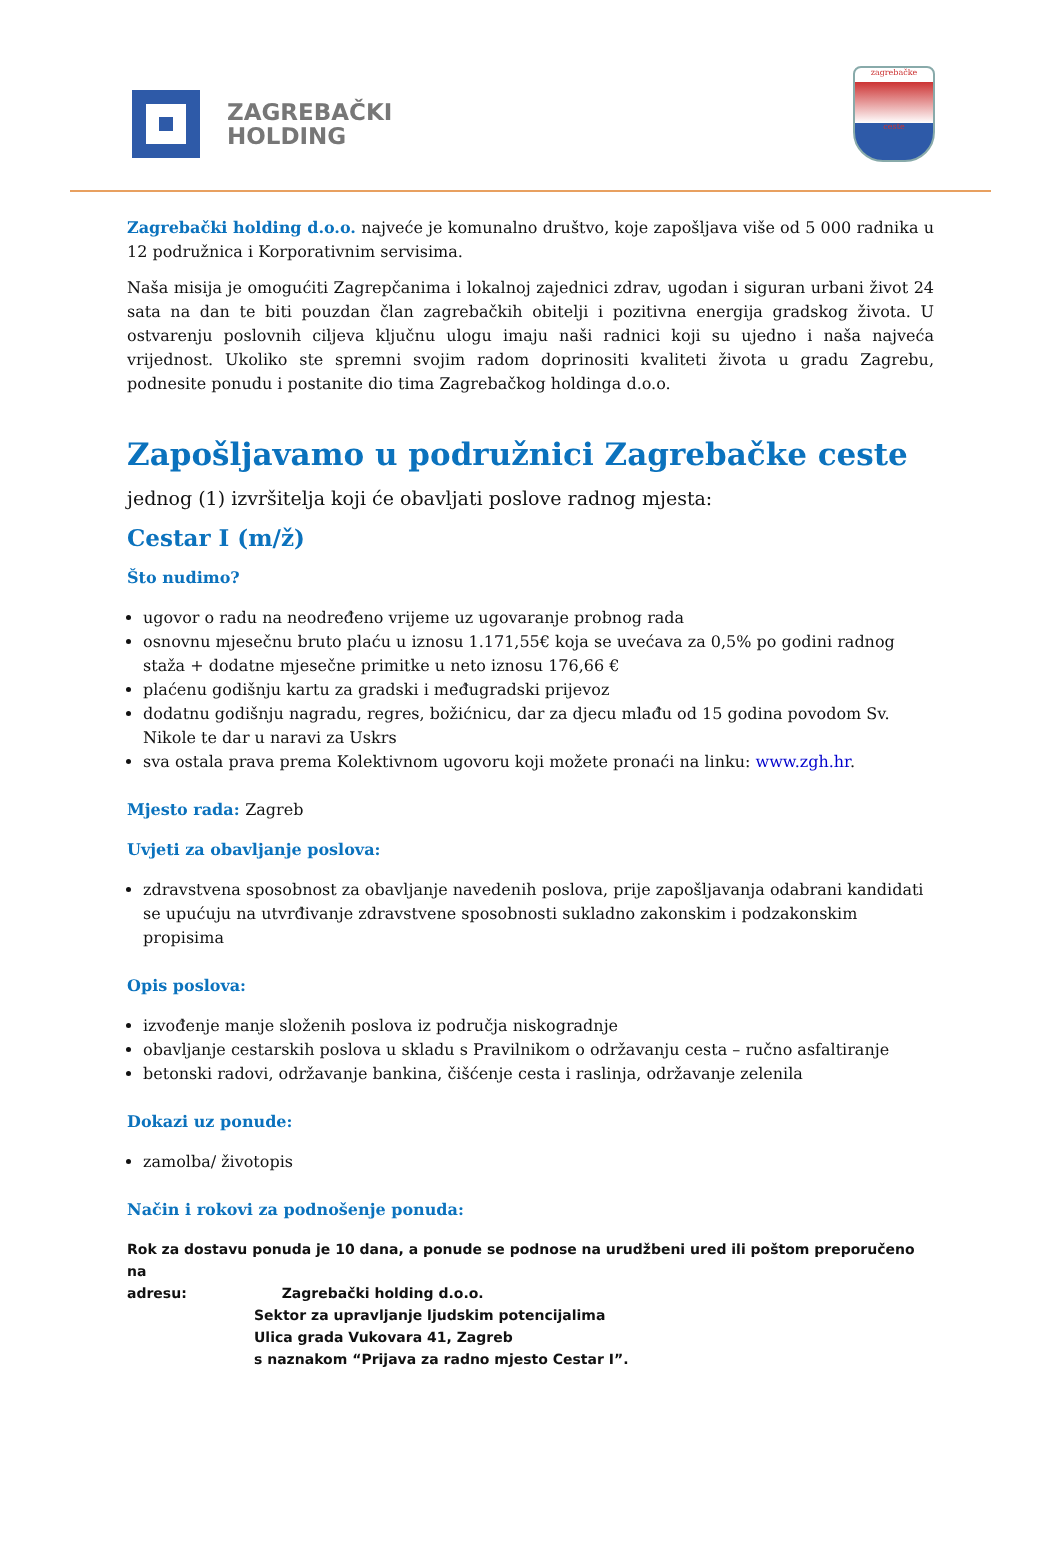ZAGREBAČKI
HOLDING
zagrebačke
ceste
Zagrebački holding d.o.o. najveće je komunalno društvo, koje zapošljava više od 5 000 radnika u 12 podružnica i Korporativnim servisima.
Naša misija je omogućiti Zagrepčanima i lokalnoj zajednici zdrav, ugodan i siguran urbani život 24 sata na dan te biti pouzdan član zagrebačkih obitelji i pozitivna energija gradskog života. U ostvarenju poslovnih ciljeva ključnu ulogu imaju naši radnici koji su ujedno i naša najveća vrijednost. Ukoliko ste spremni svojim radom doprinositi kvaliteti života u gradu Zagrebu, podnesite ponudu i postanite dio tima Zagrebačkog holdinga d.o.o.
Zapošljavamo u podružnici Zagrebačke ceste
jednog (1) izvršitelja koji će obavljati poslove radnog mjesta:
Cestar I (m/ž)
Što nudimo?
ugovor o radu na neodređeno vrijeme uz ugovaranje probnog rada
osnovnu mjesečnu bruto plaću u iznosu 1.171,55€ koja se uvećava za 0,5% po godini radnog staža + dodatne mjesečne primitke u neto iznosu 176,66 €
plaćenu godišnju kartu za gradski i međugradski prijevoz
dodatnu godišnju nagradu, regres, božićnicu, dar za djecu mlađu od 15 godina povodom Sv. Nikole te dar u naravi za Uskrs
sva ostala prava prema Kolektivnom ugovoru koji možete pronaći na linku: www.zgh.hr.
Mjesto rada: Zagreb
Uvjeti za obavljanje poslova:
zdravstvena sposobnost za obavljanje navedenih poslova, prije zapošljavanja odabrani kandidati se upućuju na utvrđivanje zdravstvene sposobnosti sukladno zakonskim i podzakonskim propisima
Opis poslova:
izvođenje manje složenih poslova iz područja niskogradnje
obavljanje cestarskih poslova u skladu s Pravilnikom o održavanju cesta – ručno asfaltiranje
betonski radovi, održavanje bankina, čišćenje cesta i raslinja, održavanje zelenila
Dokazi uz ponude:
zamolba/ životopis
Način i rokovi za podnošenje ponuda:
Rok za dostavu ponuda je 10 dana, a ponude se podnose na urudžbeni ured ili poštom preporučeno na
adresu: Zagrebački holding d.o.o.
Sektor za upravljanje ljudskim potencijalima
Ulica grada Vukovara 41, Zagreb
s naznakom “Prijava za radno mjesto Cestar I”.